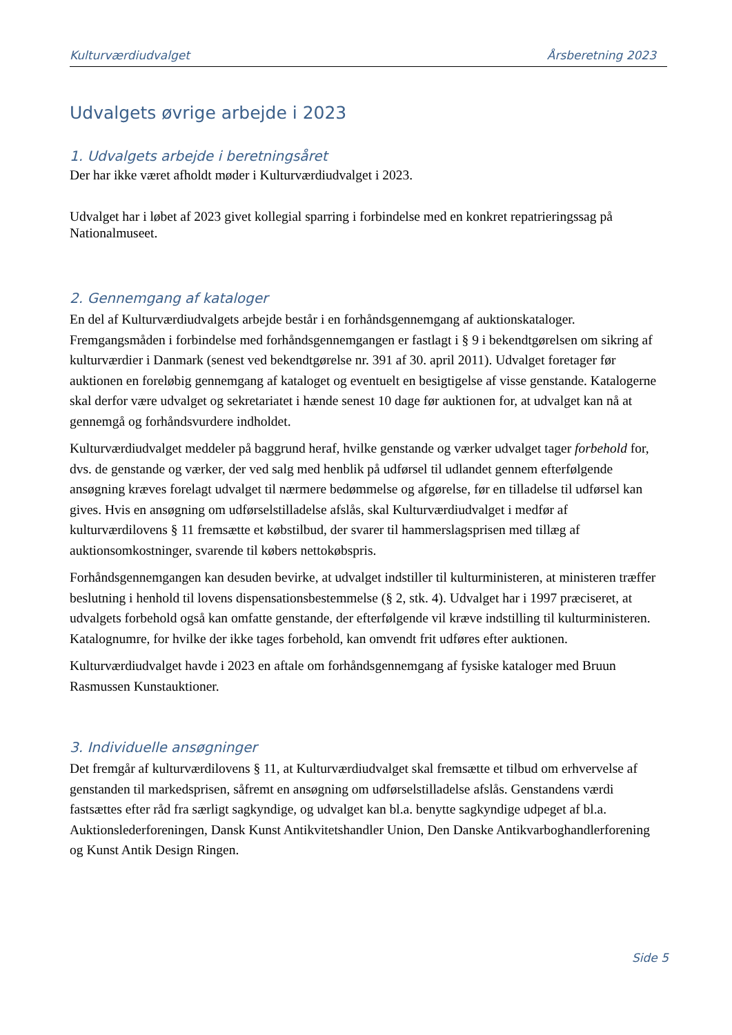Kulturværdiudvalget Årsberetning 2023
Udvalgets øvrige arbejde i 2023
1. Udvalgets arbejde i beretningsåret
Der har ikke været afholdt møder i Kulturværdiudvalget i 2023.
Udvalget har i løbet af 2023 givet kollegial sparring i forbindelse med en konkret repatrieringssag på Nationalmuseet.
2. Gennemgang af kataloger
En del af Kulturværdiudvalgets arbejde består i en forhåndsgennemgang af auktionskataloger. Fremgangsmåden i forbindelse med forhåndsgennemgangen er fastlagt i § 9 i bekendtgørelsen om sikring af kulturværdier i Danmark (senest ved bekendtgørelse nr. 391 af 30. april 2011). Udvalget foretager før auktionen en foreløbig gennemgang af kataloget og eventuelt en besigtigelse af visse genstande. Katalogerne skal derfor være udvalget og sekretariatet i hænde senest 10 dage før auktionen for, at udvalget kan nå at gennemgå og forhåndsvurdere indholdet.
Kulturværdiudvalget meddeler på baggrund heraf, hvilke genstande og værker udvalget tager forbehold for, dvs. de genstande og værker, der ved salg med henblik på udførsel til udlandet gennem efterfølgende ansøgning kræves forelagt udvalget til nærmere bedømmelse og afgørelse, før en tilladelse til udførsel kan gives. Hvis en ansøgning om udførselstilladelse afslås, skal Kulturværdiudvalget i medfør af kulturværdilovens § 11 fremsætte et købstilbud, der svarer til hammerslagsprisen med tillæg af auktionsomkostninger, svarende til købers nettokøbspris.
Forhåndsgennemgangen kan desuden bevirke, at udvalget indstiller til kulturministeren, at ministeren træffer beslutning i henhold til lovens dispensationsbestemmelse (§ 2, stk. 4). Udvalget har i 1997 præciseret, at udvalgets forbehold også kan omfatte genstande, der efterfølgende vil kræve indstilling til kulturministeren. Katalognumre, for hvilke der ikke tages forbehold, kan omvendt frit udføres efter auktionen.
Kulturværdiudvalget havde i 2023 en aftale om forhåndsgennemgang af fysiske kataloger med Bruun Rasmussen Kunstauktioner.
3. Individuelle ansøgninger
Det fremgår af kulturværdilovens § 11, at Kulturværdiudvalget skal fremsætte et tilbud om erhvervelse af genstanden til markedsprisen, såfremt en ansøgning om udførselstilladelse afslås. Genstandens værdi fastsættes efter råd fra særligt sagkyndige, og udvalget kan bl.a. benytte sagkyndige udpeget af bl.a. Auktionslederforeningen, Dansk Kunst Antikvitetshandler Union, Den Danske Antikvarboghandlerforening og Kunst Antik Design Ringen.
Side 5